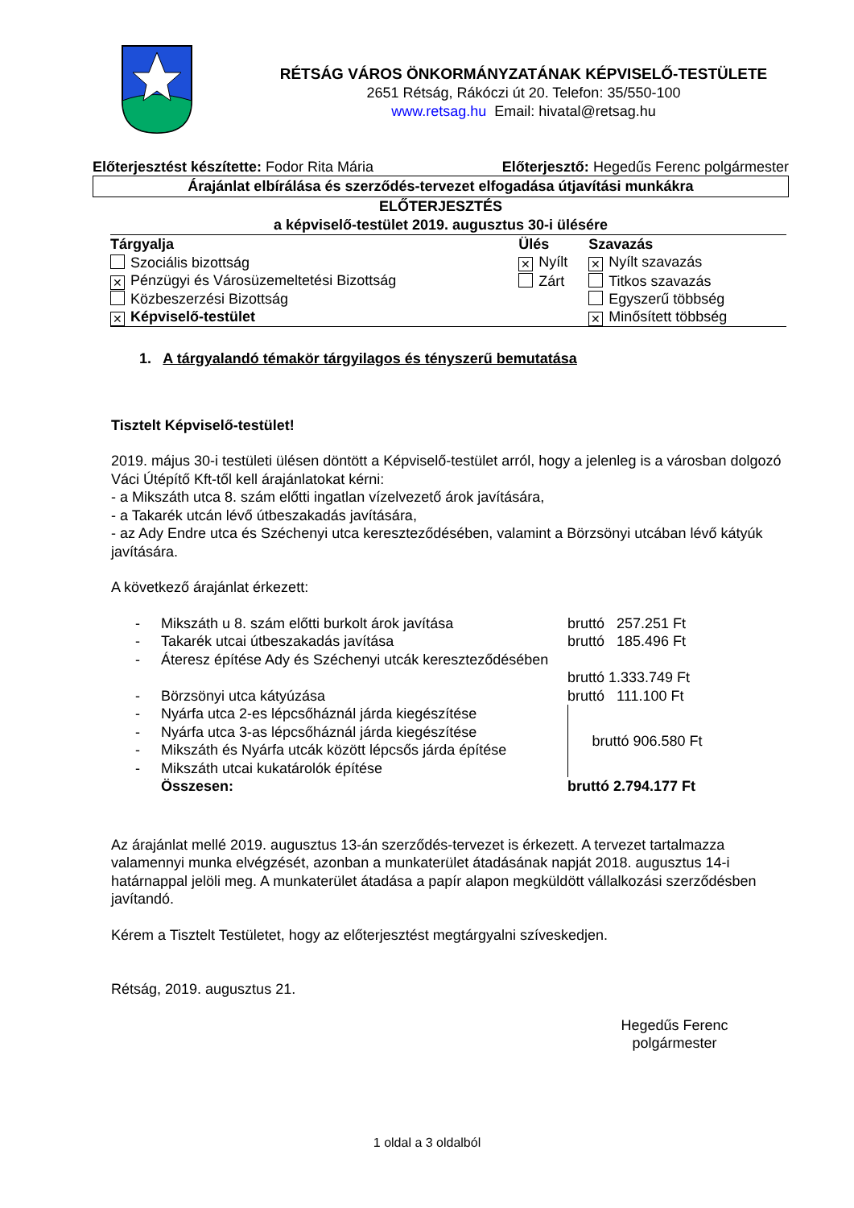RÉTSÁG VÁROS ÖNKORMÁNYZATÁNAK KÉPVISELŐ-TESTÜLETE
2651 Rétság, Rákóczi út 20. Telefon: 35/550-100
www.retsag.hu Email: hivatal@retsag.hu
Előterjesztést készítette: Fodor Rita Mária Előterjesztő: Hegedűs Ferenc polgármester
Árajánlat elbírálása és szerződés-tervezet elfogadása útjavítási munkákra
ELŐTERJESZTÉS
a képviselő-testület 2019. augusztus 30-i ülésére
| Tárgyalja | Ülés | Szavazás |
| --- | --- | --- |
| Szociális bizottság | ✕ Nyílt | ✕ Nyílt szavazás |
| ✕ Pénzügyi és Városüzemeltetési Bizottság | Zárt | Titkos szavazás |
| Közbeszerzési Bizottság | | Egyszerű többség |
| ✕ Képviselő-testület | | ✕ Minősített többség |
1. A tárgyalandó témakör tárgyilagos és tényszerű bemutatása
Tisztelt Képviselő-testület!
2019. május 30-i testületi ülésen döntött a Képviselő-testület arról, hogy a jelenleg is a városban dolgozó Váci Útépítő Kft-től kell árajánlatokat kérni:
- a Mikszáth utca 8. szám előtti ingatlan vízelvezető árok javítására,
- a Takarék utcán lévő útbeszakadás javítására,
- az Ady Endre utca és Széchenyi utca kereszteződésében, valamint a Börzsönyi utcában lévő kátyúk javítására.
A következő árajánlat érkezett:
| - | Mikszáth u 8. szám előtti burkolt árok javítása | bruttó 257.251 Ft |
| - | Takarék utcai útbeszakadás javítása | bruttó 185.496 Ft |
| - | Áteresz építése Ady és Széchenyi utcák kereszteződésében | |
| | | bruttó 1.333.749 Ft |
| - | Börzsönyi utca kátyúzása | bruttó 111.100 Ft |
| - | Nyárfa utca 2-es lépcsőháznál járda kiegészítése | bruttó 906.580 Ft |
| - | Nyárfa utca 3-as lépcsőháznál járda kiegészítése | |
| - | Mikszáth és Nyárfa utcák között lépcsős járda építése | |
| - | Mikszáth utcai kukatárolók építése | |
| | Összesen: | bruttó 2.794.177 Ft |
Az árajánlat mellé 2019. augusztus 13-án szerződés-tervezet is érkezett. A tervezet tartalmazza valamennyi munka elvégzését, azonban a munkaterület átadásának napját 2018. augusztus 14-i határnappal jelöli meg. A munkaterület átadása a papír alapon megküldött vállalkozási szerződésben javítandó.
Kérem a Tisztelt Testületet, hogy az előterjesztést megtárgyalni szíveskedjen.
Rétság, 2019. augusztus 21.
Hegedűs Ferenc
polgármester
1 oldal a 3 oldalból